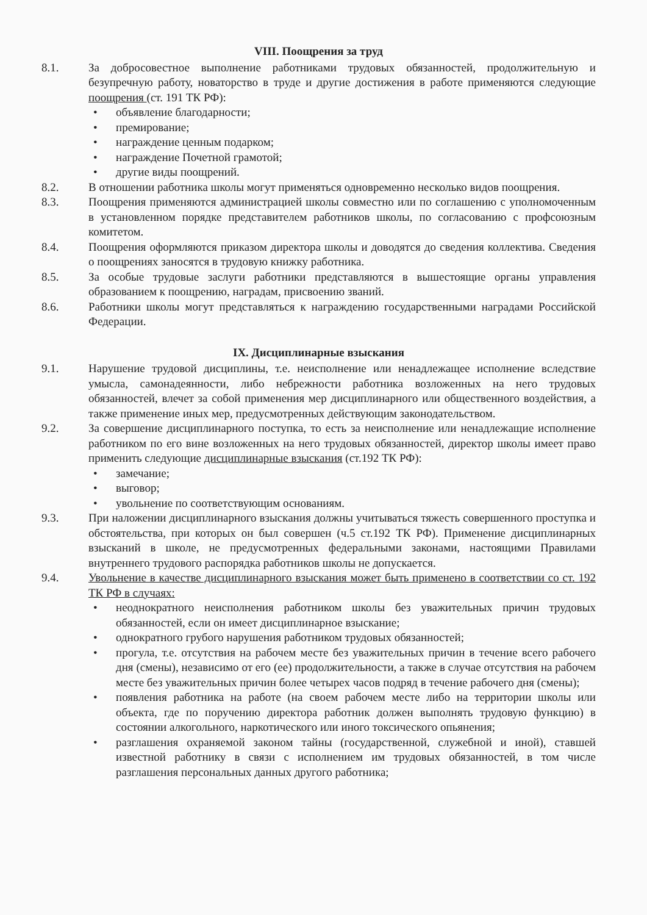VIII. Поощрения за труд
8.1. За добросовестное выполнение работниками трудовых обязанностей, продолжительную и безупречную работу, новаторство в труде и другие достижения в работе применяются следующие поощрения (ст. 191 ТК РФ):
• объявление благодарности;
• премирование;
• награждение ценным подарком;
• награждение Почетной грамотой;
• другие виды поощрений.
8.2. В отношении работника школы могут применяться одновременно несколько видов поощрения.
8.3. Поощрения применяются администрацией школы совместно или по соглашению с уполномоченным в установленном порядке представителем работников школы, по согласованию с профсоюзным комитетом.
8.4. Поощрения оформляются приказом директора школы и доводятся до сведения коллектива. Сведения о поощрениях заносятся в трудовую книжку работника.
8.5. За особые трудовые заслуги работники представляются в вышестоящие органы управления образованием к поощрению, наградам, присвоению званий.
8.6. Работники школы могут представляться к награждению государственными наградами Российской Федерации.
IX. Дисциплинарные взыскания
9.1. Нарушение трудовой дисциплины, т.е. неисполнение или ненадлежащее исполнение вследствие умысла, самонадеянности, либо небрежности работника возложенных на него трудовых обязанностей, влечет за собой применения мер дисциплинарного или общественного воздействия, а также применение иных мер, предусмотренных действующим законодательством.
9.2. За совершение дисциплинарного поступка, то есть за неисполнение или ненадлежащие исполнение работником по его вине возложенных на него трудовых обязанностей, директор школы имеет право применить следующие дисциплинарные взыскания (ст.192 ТК РФ):
• замечание;
• выговор;
• увольнение по соответствующим основаниям.
9.3. При наложении дисциплинарного взыскания должны учитываться тяжесть совершенного проступка и обстоятельства, при которых он был совершен (ч.5 ст.192 ТК РФ). Применение дисциплинарных взысканий в школе, не предусмотренных федеральными законами, настоящими Правилами внутреннего трудового распорядка работников школы не допускается.
9.4. Увольнение в качестве дисциплинарного взыскания может быть применено в соответствии со ст. 192 ТК РФ в случаях:
• неоднократного неисполнения работником школы без уважительных причин трудовых обязанностей, если он имеет дисциплинарное взыскание;
• однократного грубого нарушения работником трудовых обязанностей;
• прогула, т.е. отсутствия на рабочем месте без уважительных причин в течение всего рабочего дня (смены), независимо от его (ее) продолжительности, а также в случае отсутствия на рабочем месте без уважительных причин более четырех часов подряд в течение рабочего дня (смены);
• появления работника на работе (на своем рабочем месте либо на территории школы или объекта, где по поручению директора работник должен выполнять трудовую функцию) в состоянии алкогольного, наркотического или иного токсического опьянения;
• разглашения охраняемой законом тайны (государственной, служебной и иной), ставшей известной работнику в связи с исполнением им трудовых обязанностей, в том числе разглашения персональных данных другого работника;